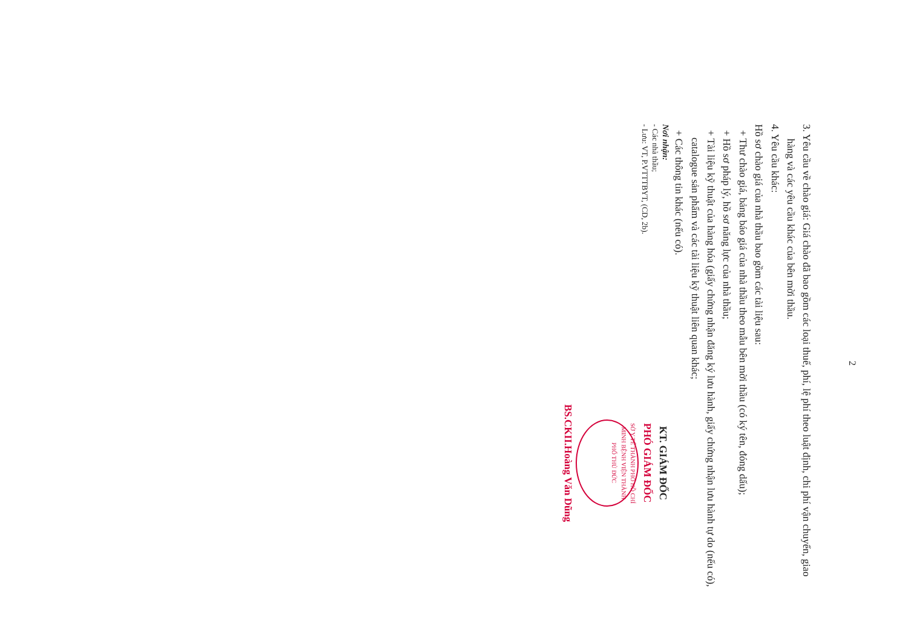2
3. Yêu cầu về chào giá: Giá chào đã bao gồm các loại thuế, phí, lệ phí theo luật định, chi phí vận chuyển, giao hàng và các yêu cầu khác của bên mời thầu.
4. Yêu cầu khác:
Hồ sơ chào giá của nhà thầu bao gồm các tài liệu sau:
+ Thư chào giá, bảng báo giá của nhà thầu theo mẫu bên mời thầu (có ký tên, đóng dấu);
+ Hồ sơ pháp lý, hồ sơ năng lực của nhà thầu;
+ Tài liệu kỹ thuật của hàng hóa (giấy chứng nhận đăng ký lưu hành, giấy chứng nhận lưu hành tự do (nếu có), catalogue sản phẩm và các tài liệu kỹ thuật liên quan khác;
+ Các thông tin khác (nếu có).
Nơi nhận:
- Các nhà thầu;
- Lưu: VT, P.VTTTBYT, (CD, 2b).
KT. GIÁM ĐỐC
PHÓ GIÁM ĐỐC
SỞ Y TẾ THÀNH PHỐ HỒ CHÍ MINH BỆNH VIỆN THÀNH PHỐ THỦ ĐỨC
BS.CKII.Hoàng Văn Dũng